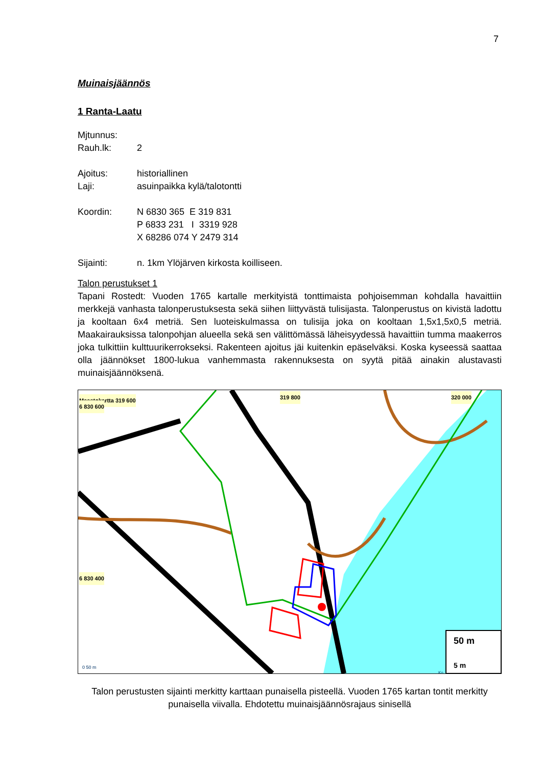7
Muinaisjäännös
1 Ranta-Laatu
Mjtunnus:
Rauh.lk: 2
Ajoitus: historiallinen
Laji: asuinpaikka kylä/talotontti
Koordin: N 6830 365 E 319 831
P 6833 231 I 3319 928
X 68286 074 Y 2479 314
Sijainti: n. 1km Ylöjärven kirkosta koilliseen.
Talon perustukset 1
Tapani Rostedt: Vuoden 1765 kartalle merkityistä tonttimaista pohjoisemman kohdalla havaittiin merkkejä vanhasta talonperustuksesta sekä siihen liittyvästä tulisijasta. Talonperustus on kivistä ladottu ja kooltaan 6x4 metriä. Sen luoteiskulmassa on tulisija joka on kooltaan 1,5x1,5x0,5 metriä. Maakairauksissa talonpohjan alueella sekä sen välittömässä läheisyydessä havaittiin tumma maakerros joka tulkittiin kulttuurikerrokseksi. Rakenteen ajoitus jäi kuitenkin epäselväksi. Koska kyseessä saattaa olla jäännökset 1800-lukua vanhemmasta rakennuksesta on syytä pitää ainakin alustavasti muinaisjäännöksenä.
Maastokartta 319 600 319 800 320 000
6 830 600
6 830 400
50 m
5 m 0 50 m
Ko
Talon perustusten sijainti merkitty karttaan punaisella pisteellä. Vuoden 1765 kartan tontit merkitty punaisella viivalla. Ehdotettu muinaisjäännösrajaus sinisellä